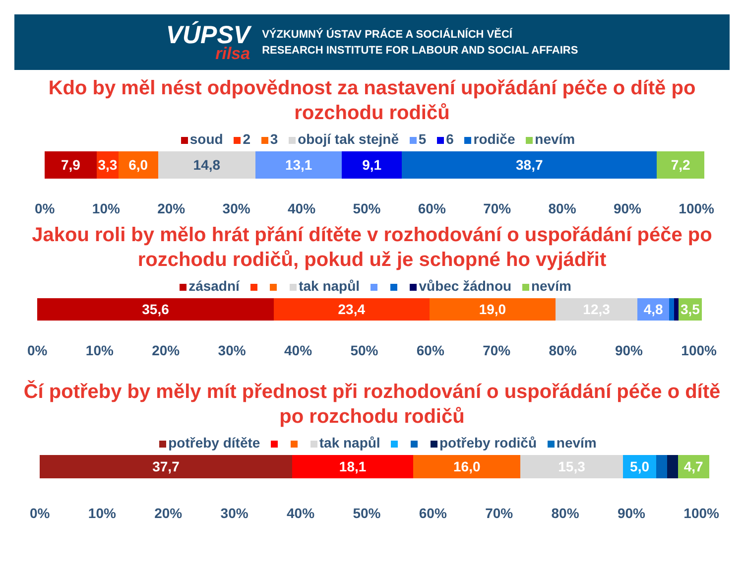VÚPSV
rilsa
VÝZKUMNÝ ÚSTAV PRÁCE A SOCIÁLNÍCH VĚCÍ
RESEARCH INSTITUTE FOR LABOUR AND SOCIAL AFFAIRS
Kdo by měl nést odpovědnost za nastavení upořádání péče o dítě po rozchodu rodičů
soud 2 3 obojí tak stejně 5 6 rodiče nevím
7,9 3,3 6,0 14,8 13,1 9,1 38,7 7,2
0% 10% 20% 30% 40% 50% 60% 70% 80% 90% 100%
Jakou roli by mělo hrát přání dítěte v rozhodování o uspořádání péče po rozchodu rodičů, pokud už je schopné ho vyjádřit
zásadní tak napůl vůbec žádnou nevím
35,6 23,4 19,0 12,3 4,8 3,5
0% 10% 20% 30% 40% 50% 60% 70% 80% 90% 100%
Čí potřeby by měly mít přednost při rozhodování o uspořádání péče o dítě po rozchodu rodičů
potřeby dítěte tak napůl potřeby rodičů nevím
37,7 18,1 16,0 15,3 5,0 4,7
0% 10% 20% 30% 40% 50% 60% 70% 80% 90% 100%